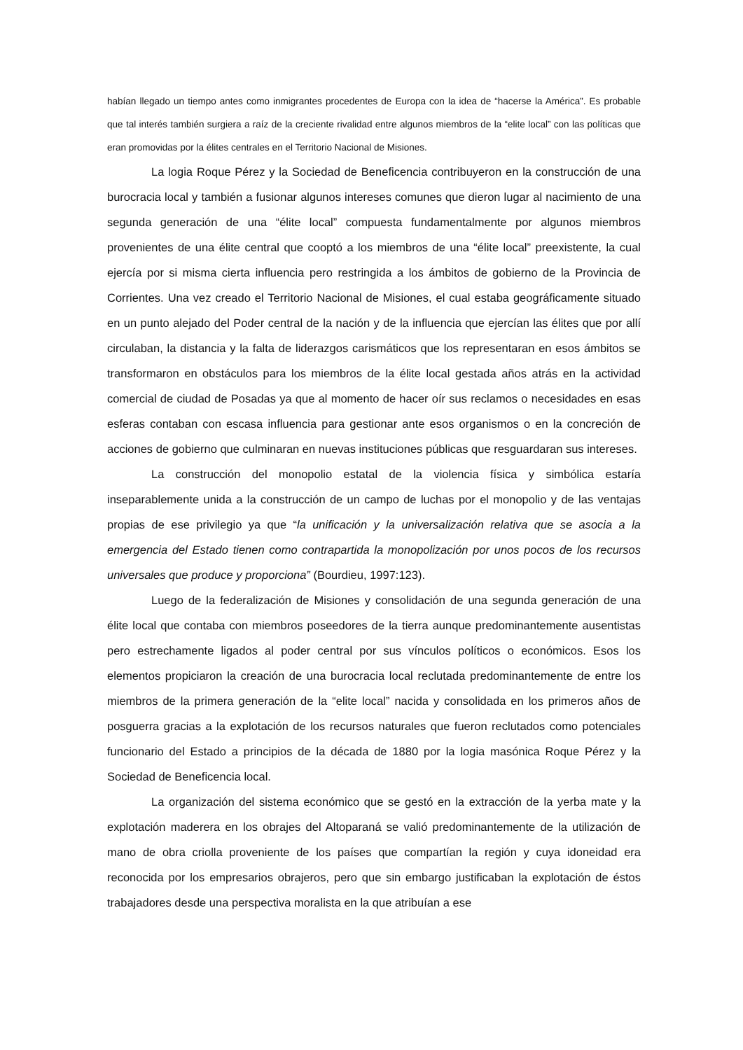habían llegado un tiempo antes como inmigrantes procedentes de Europa con la idea de “hacerse la América”. Es probable que tal interés también surgiera a raíz de la creciente rivalidad entre algunos miembros de la “elite local” con las políticas que eran promovidas por la élites centrales en el Territorio Nacional de Misiones.
La logia Roque Pérez y la Sociedad de Beneficencia contribuyeron en la construcción de una burocracia local y también a fusionar algunos intereses comunes que dieron lugar al nacimiento de una segunda generación de una “élite local” compuesta fundamentalmente por algunos miembros provenientes de una élite central que cooptó a los miembros de una “élite local” preexistente, la cual ejercía por si misma cierta influencia pero restringida a los ámbitos de gobierno de la Provincia de Corrientes. Una vez creado el Territorio Nacional de Misiones, el cual estaba geográficamente situado en un punto alejado del Poder central de la nación y de la influencia que ejercían las élites que por allí circulaban, la distancia y la falta de liderazgos carismáticos que los representaran en esos ámbitos se transformaron en obstáculos para los miembros de la élite local gestada años atrás en la actividad comercial de ciudad de Posadas ya que al momento de hacer oír sus reclamos o necesidades en esas esferas contaban con escasa influencia para gestionar ante esos organismos o en la concreción de acciones de gobierno que culminaran en nuevas instituciones públicas que resguardaran sus intereses.
La construcción del monopolio estatal de la violencia física y simbólica estaría inseparablemente unida a la construcción de un campo de luchas por el monopolio y de las ventajas propias de ese privilegio ya que “la unificación y la universalización relativa que se asocia a la emergencia del Estado tienen como contrapartida la monopolización por unos pocos de los recursos universales que produce y proporciona” (Bourdieu, 1997:123).
Luego de la federalización de Misiones y consolidación de una segunda generación de una élite local que contaba con miembros poseedores de la tierra aunque predominantemente ausentistas pero estrechamente ligados al poder central por sus vínculos políticos o económicos. Esos los elementos propiciaron la creación de una burocracia local reclutada predominantemente de entre los miembros de la primera generación de la “elite local” nacida y consolidada en los primeros años de posguerra gracias a la explotación de los recursos naturales que fueron reclutados como potenciales funcionario del Estado a principios de la década de 1880 por la logia masónica Roque Pérez y la Sociedad de Beneficencia local.
La organización del sistema económico que se gestó en la extracción de la yerba mate y la explotación maderera en los obrajes del Altoparaná se valió predominantemente de la utilización de mano de obra criolla proveniente de los países que compartían la región y cuya idoneidad era reconocida por los empresarios obrajeros, pero que sin embargo justificaban la explotación de éstos trabajadores desde una perspectiva moralista en la que atribuían a ese